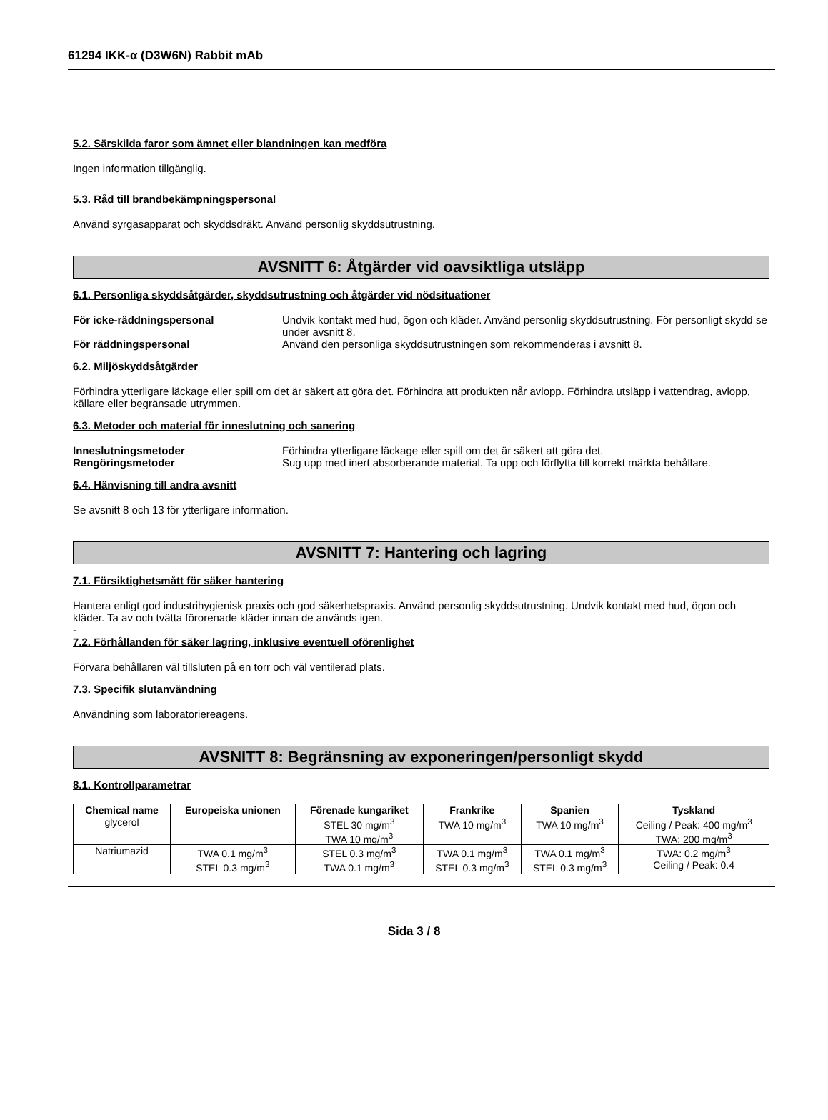61294 IKK-α (D3W6N) Rabbit mAb
5.2. Särskilda faror som ämnet eller blandningen kan medföra
Ingen information tillgänglig.
5.3. Råd till brandbekämpningspersonal
Använd syrgasapparat och skyddsdräkt. Använd personlig skyddsutrustning.
AVSNITT 6: Åtgärder vid oavsiktliga utsläpp
6.1. Personliga skyddsåtgärder, skyddsutrustning och åtgärder vid nödsituationer
För icke-räddningspersonal Undvik kontakt med hud, ögon och kläder. Använd personlig skyddsutrustning. För personligt skydd se under avsnitt 8. För räddningspersonal Använd den personliga skyddsutrustningen som rekommenderas i avsnitt 8.
6.2. Miljöskyddsåtgärder
Förhindra ytterligare läckage eller spill om det är säkert att göra det. Förhindra att produkten når avlopp. Förhindra utsläpp i vattendrag, avlopp, källare eller begränsade utrymmen.
6.3. Metoder och material för inneslutning och sanering
Inneslutningsmetoder Förhindra ytterligare läckage eller spill om det är säkert att göra det. Rengöringsmetoder Sug upp med inert absorberande material. Ta upp och förflytta till korrekt märkta behållare.
6.4. Hänvisning till andra avsnitt
Se avsnitt 8 och 13 för ytterligare information.
AVSNITT 7: Hantering och lagring
7.1. Försiktighetsmått för säker hantering
Hantera enligt god industrihygienisk praxis och god säkerhetspraxis. Använd personlig skyddsutrustning. Undvik kontakt med hud, ögon och kläder. Ta av och tvätta förorenade kläder innan de används igen.
-
7.2. Förhållanden för säker lagring, inklusive eventuell oförenlighet
Förvara behållaren väl tillsluten på en torr och väl ventilerad plats.
7.3. Specifik slutanvändning
Användning som laboratoriereagens.
AVSNITT 8: Begränsning av exponeringen/personligt skydd
8.1. Kontrollparametrar
| Chemical name | Europeiska unionen | Förenade kungariket | Frankrike | Spanien | Tyskland |
| --- | --- | --- | --- | --- | --- |
| glycerol | | STEL 30 mg/m<sup>3</sup> TWA 10 mg/m<sup>3</sup> | TWA 10 mg/m<sup>3</sup> | TWA 10 mg/m<sup>3</sup> | Ceiling / Peak: 400 mg/m<sup>3</sup> TWA: 200 mg/m<sup>3</sup> |
| Natriumazid | TWA 0.1 mg/m<sup>3</sup> STEL 0.3 mg/m<sup>3</sup> | STEL 0.3 mg/m<sup>3</sup> TWA 0.1 mg/m<sup>3</sup> | TWA 0.1 mg/m<sup>3</sup> STEL 0.3 mg/m<sup>3</sup> | TWA 0.1 mg/m<sup>3</sup> STEL 0.3 mg/m<sup>3</sup> | TWA: 0.2 mg/m<sup>3</sup> Ceiling / Peak: 0.4 |
Sida 3 / 8